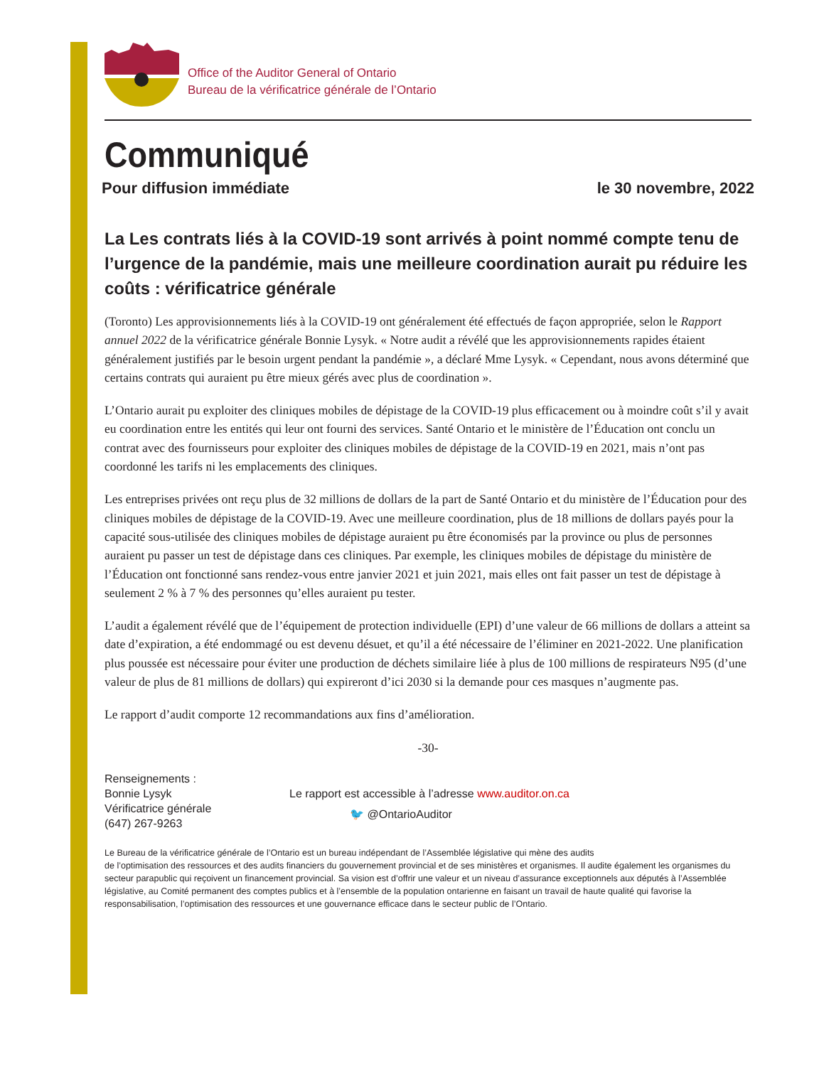Office of the Auditor General of Ontario
Bureau de la vérificatrice générale de l’Ontario
Communiqué
Pour diffusion immédiate le 30 novembre, 2022
La Les contrats liés à la COVID-19 sont arrivés à point nommé compte tenu de l’urgence de la pandémie, mais une meilleure coordination aurait pu réduire les coûts : vérificatrice générale
(Toronto) Les approvisionnements liés à la COVID-19 ont généralement été effectués de façon appropriée, selon le Rapport annuel 2022 de la vérificatrice générale Bonnie Lysyk. « Notre audit a révélé que les approvisionnements rapides étaient généralement justifiés par le besoin urgent pendant la pandémie », a déclaré Mme Lysyk. « Cependant, nous avons déterminé que certains contrats qui auraient pu être mieux gérés avec plus de coordination ».
L’Ontario aurait pu exploiter des cliniques mobiles de dépistage de la COVID-19 plus efficacement ou à moindre coût s’il y avait eu coordination entre les entités qui leur ont fourni des services. Santé Ontario et le ministère de l’Éducation ont conclu un contrat avec des fournisseurs pour exploiter des cliniques mobiles de dépistage de la COVID-19 en 2021, mais n’ont pas coordonné les tarifs ni les emplacements des cliniques.
Les entreprises privées ont reçu plus de 32 millions de dollars de la part de Santé Ontario et du ministère de l’Éducation pour des cliniques mobiles de dépistage de la COVID-19. Avec une meilleure coordination, plus de 18 millions de dollars payés pour la capacité sous-utilisée des cliniques mobiles de dépistage auraient pu être économisés par la province ou plus de personnes auraient pu passer un test de dépistage dans ces cliniques. Par exemple, les cliniques mobiles de dépistage du ministère de l’Éducation ont fonctionné sans rendez-vous entre janvier 2021 et juin 2021, mais elles ont fait passer un test de dépistage à seulement 2 % à 7 % des personnes qu’elles auraient pu tester.
L’audit a également révélé que de l’équipement de protection individuelle (EPI) d’une valeur de 66 millions de dollars a atteint sa date d’expiration, a été endommagé ou est devenu désuet, et qu’il a été nécessaire de l’éliminer en 2021-2022. Une planification plus poussée est nécessaire pour éviter une production de déchets similaire liée à plus de 100 millions de respirateurs N95 (d’une valeur de plus de 81 millions de dollars) qui expireront d’ici 2030 si la demande pour ces masques n’augmente pas.
Le rapport d’audit comporte 12 recommandations aux fins d’amélioration.
-30-
Renseignements :
Bonnie Lysyk
Vérificatrice générale
(647) 267-9263
Le rapport est accessible à l’adresse www.auditor.on.ca
🐦 @OntarioAuditor
Le Bureau de la vérificatrice générale de l’Ontario est un bureau indépendant de l’Assemblée législative qui mène des audits
de l’optimisation des ressources et des audits financiers du gouvernement provincial et de ses ministères et organismes. Il audite également les organismes du secteur parapublic qui reçoivent un financement provincial. Sa vision est d’offrir une valeur et un niveau d’assurance exceptionnels aux députés à l’Assemblée législative, au Comité permanent des comptes publics et à l’ensemble de la population ontarienne en faisant un travail de haute qualité qui favorise la responsabilisation, l’optimisation des ressources et une gouvernance efficace dans le secteur public de l’Ontario.